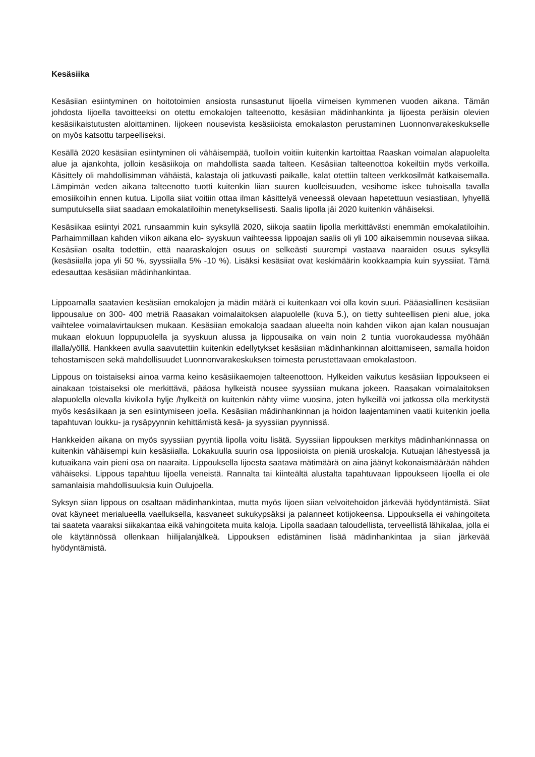Kesäsiika
Kesäsiian esiintyminen on hoitotoimien ansiosta runsastunut Iijoella viimeisen kymmenen vuoden aikana. Tämän johdosta Iijoella tavoitteeksi on otettu emokalojen talteenotto, kesäsiian mädinhankinta ja Iijoesta peräisin olevien kesäsiikaistutusten aloittaminen. Iijokeen nousevista kesäsiioista emokalaston perustaminen Luonnonvarakeskukselle on myös katsottu tarpeelliseksi.
Kesällä 2020 kesäsiian esiintyminen oli vähäisempää, tuolloin voitiin kuitenkin kartoittaa Raaskan voimalan alapuolelta alue ja ajankohta, jolloin kesäsiikoja on mahdollista saada talteen. Kesäsiian talteenottoa kokeiltiin myös verkoilla. Käsittely oli mahdollisimman vähäistä, kalastaja oli jatkuvasti paikalle, kalat otettiin talteen verkkosilmät katkaisemalla. Lämpimän veden aikana talteenotto tuotti kuitenkin liian suuren kuolleisuuden, vesihome iskee tuhoisalla tavalla emosiikoihin ennen kutua. Lipolla siiat voitiin ottaa ilman käsittelyä veneessä olevaan hapetettuun vesiastiaan, lyhyellä sumputuksella siiat saadaan emokalatiloihin menetyksellisesti. Saalis lipolla jäi 2020 kuitenkin vähäiseksi.
Kesäsiikaa esiintyi 2021 runsaammin kuin syksyllä 2020, siikoja saatiin lipolla merkittävästi enemmän emokalatiloihin. Parhaimmillaan kahden viikon aikana elo- syyskuun vaihteessa lippoajan saalis oli yli 100 aikaisemmin nousevaa siikaa. Kesäsiian osalta todettiin, että naaraskalojen osuus on selkeästi suurempi vastaava naaraiden osuus syksyllä (kesäsiialla jopa yli 50 %, syyssiialla 5% -10 %). Lisäksi kesäsiiat ovat keskimäärin kookkaampia kuin syyssiiat. Tämä edesauttaa kesäsiian mädinhankintaa.
Lippoamalla saatavien kesäsiian emokalojen ja mädin määrä ei kuitenkaan voi olla kovin suuri. Pääasiallinen kesäsiian lippousalue on 300- 400 metriä Raasakan voimalaitoksen alapuolelle (kuva 5.), on tietty suhteellisen pieni alue, joka vaihtelee voimalavirtauksen mukaan. Kesäsiian emokaloja saadaan alueelta noin kahden viikon ajan kalan nousuajan mukaan elokuun loppupuolella ja syyskuun alussa ja lippousaika on vain noin 2 tuntia vuorokaudessa myöhään illalla/yöllä. Hankkeen avulla saavutettiin kuitenkin edellytykset kesäsiian mädinhankinnan aloittamiseen, samalla hoidon tehostamiseen sekä mahdollisuudet Luonnonvarakeskuksen toimesta perustettavaan emokalastoon.
Lippous on toistaiseksi ainoa varma keino kesäsiikaemojen talteenottoon. Hylkeiden vaikutus kesäsiian lippoukseen ei ainakaan toistaiseksi ole merkittävä, pääosa hylkeistä nousee syyssiian mukana jokeen. Raasakan voimalaitoksen alapuolella olevalla kivikolla hylje /hylkeitä on kuitenkin nähty viime vuosina, joten hylkeillä voi jatkossa olla merkitystä myös kesäsiikaan ja sen esiintymiseen joella. Kesäsiian mädinhankinnan ja hoidon laajentaminen vaatii kuitenkin joella tapahtuvan loukku- ja rysäpyynnin kehittämistä kesä- ja syyssiian pyynnissä.
Hankkeiden aikana on myös syyssiian pyyntiä lipolla voitu lisätä. Syyssiian lippouksen merkitys mädinhankinnassa on kuitenkin vähäisempi kuin kesäsiialla. Lokakuulla suurin osa lipposiioista on pieniä uroskaloja. Kutuajan lähestyessä ja kutuaikana vain pieni osa on naaraita. Lippouksella Iijoesta saatava mätimäärä on aina jäänyt kokonaismäärään nähden vähäiseksi. Lippous tapahtuu Iijoella veneistä. Rannalta tai kiinteältä alustalta tapahtuvaan lippoukseen Iijoella ei ole samanlaisia mahdollisuuksia kuin Oulujoella.
Syksyn siian lippous on osaltaan mädinhankintaa, mutta myös Iijoen siian velvoitehoidon järkevää hyödyntämistä. Siiat ovat käyneet merialueella vaelluksella, kasvaneet sukukypsäksi ja palanneet kotijokeensa. Lippouksella ei vahingoiteta tai saateta vaaraksi siikakantaa eikä vahingoiteta muita kaloja. Lipolla saadaan taloudellista, terveellistä lähikalaa, jolla ei ole käytännössä ollenkaan hiilijalanjälkeä. Lippouksen edistäminen lisää mädinhankintaa ja siian järkevää hyödyntämistä.